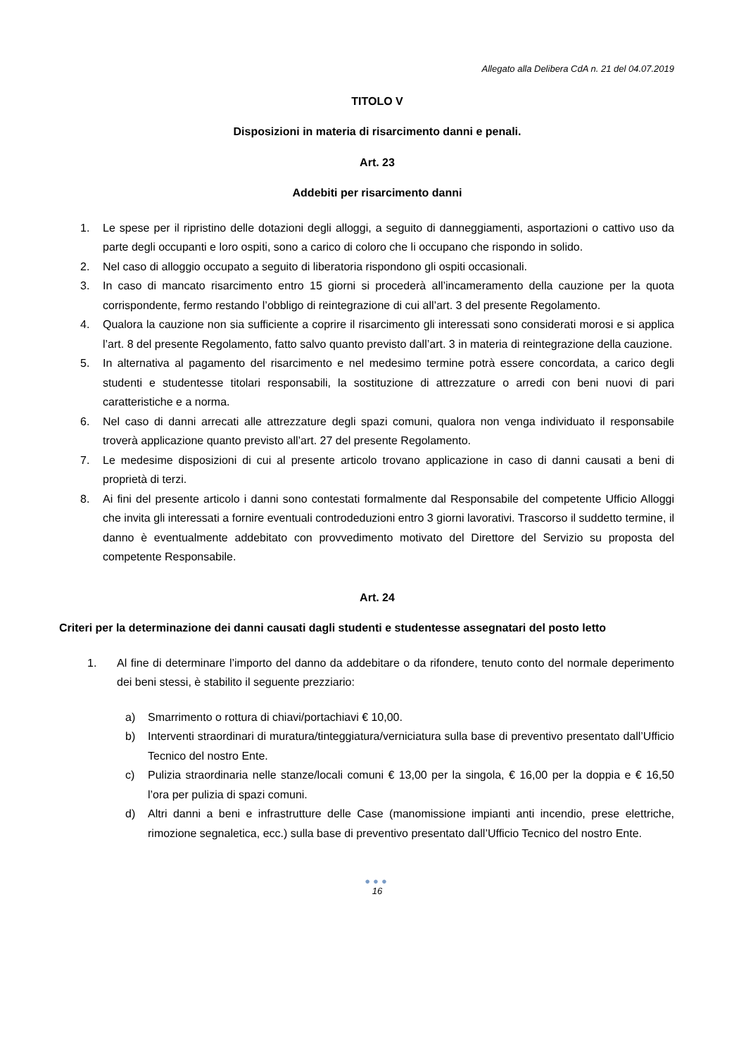Allegato alla Delibera CdA n. 21 del 04.07.2019
TITOLO V
Disposizioni in materia di risarcimento danni e penali.
Art. 23
Addebiti per risarcimento danni
1. Le spese per il ripristino delle dotazioni degli alloggi, a seguito di danneggiamenti, asportazioni o cattivo uso da parte degli occupanti e loro ospiti, sono a carico di coloro che li occupano che rispondo in solido.
2. Nel caso di alloggio occupato a seguito di liberatoria rispondono gli ospiti occasionali.
3. In caso di mancato risarcimento entro 15 giorni si procederà all’incameramento della cauzione per la quota corrispondente, fermo restando l’obbligo di reintegrazione di cui all’art. 3 del presente Regolamento.
4. Qualora la cauzione non sia sufficiente a coprire il risarcimento gli interessati sono considerati morosi e si applica l’art. 8 del presente Regolamento, fatto salvo quanto previsto dall’art. 3 in materia di reintegrazione della cauzione.
5. In alternativa al pagamento del risarcimento e nel medesimo termine potrà essere concordata, a carico degli studenti e studentesse titolari responsabili, la sostituzione di attrezzature o arredi con beni nuovi di pari caratteristiche e a norma.
6. Nel caso di danni arrecati alle attrezzature degli spazi comuni, qualora non venga individuato il responsabile troverà applicazione quanto previsto all’art. 27 del presente Regolamento.
7. Le medesime disposizioni di cui al presente articolo trovano applicazione in caso di danni causati a beni di proprietà di terzi.
8. Ai fini del presente articolo i danni sono contestati formalmente dal Responsabile del competente Ufficio Alloggi che invita gli interessati a fornire eventuali controdeduzioni entro 3 giorni lavorativi. Trascorso il suddetto termine, il danno è eventualmente addebitato con provvedimento motivato del Direttore del Servizio su proposta del competente Responsabile.
Art. 24
Criteri per la determinazione dei danni causati dagli studenti e studentesse assegnatari del posto letto
1. Al fine di determinare l’importo del danno da addebitare o da rifondere, tenuto conto del normale deperimento dei beni stessi, è stabilito il seguente prezziario:
a) Smarrimento o rottura di chiavi/portachiavi € 10,00.
b) Interventi straordinari di muratura/tinteggiatura/verniciatura sulla base di preventivo presentato dall’Ufficio Tecnico del nostro Ente.
c) Pulizia straordinaria nelle stanze/locali comuni € 13,00 per la singola, € 16,00 per la doppia e € 16,50 l’ora per pulizia di spazi comuni.
d) Altri danni a beni e infrastrutture delle Case (manomissione impianti anti incendio, prese elettriche, rimozione segnaletica, ecc.) sulla base di preventivo presentato dall’Ufficio Tecnico del nostro Ente.
●●●
16